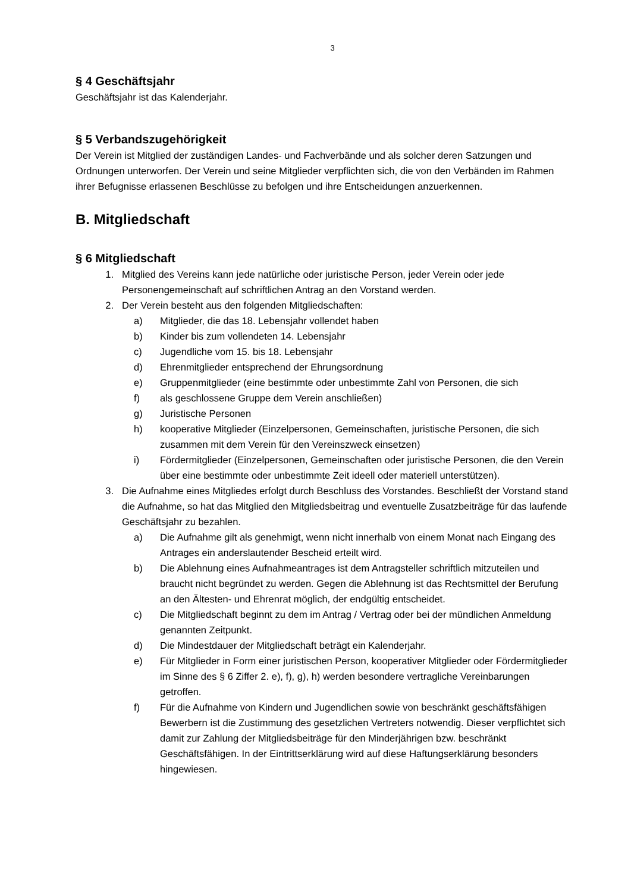3
§ 4 Geschäftsjahr
Geschäftsjahr ist das Kalenderjahr.
§ 5 Verbandszugehörigkeit
Der Verein ist Mitglied der zuständigen Landes- und Fachverbände und als solcher deren Satzungen und Ordnungen unterworfen. Der Verein und seine Mitglieder verpflichten sich, die von den Verbänden im Rahmen ihrer Befugnisse erlassenen Beschlüsse zu befolgen und ihre Entscheidungen anzuerkennen.
B. Mitgliedschaft
§ 6 Mitgliedschaft
1. Mitglied des Vereins kann jede natürliche oder juristische Person, jeder Verein oder jede Personengemeinschaft auf schriftlichen Antrag an den Vorstand werden.
2. Der Verein besteht aus den folgenden Mitgliedschaften:
a) Mitglieder, die das 18. Lebensjahr vollendet haben
b) Kinder bis zum vollendeten 14. Lebensjahr
c) Jugendliche vom 15. bis 18. Lebensjahr
d) Ehrenmitglieder entsprechend der Ehrungsordnung
e) Gruppenmitglieder (eine bestimmte oder unbestimmte Zahl von Personen, die sich
f) als geschlossene Gruppe dem Verein anschließen)
g) Juristische Personen
h) kooperative Mitglieder (Einzelpersonen, Gemeinschaften, juristische Personen, die sich zusammen mit dem Verein für den Vereinszweck einsetzen)
i) Fördermitglieder (Einzelpersonen, Gemeinschaften oder juristische Personen, die den Verein über eine bestimmte oder unbestimmte Zeit ideell oder materiell unterstützen).
3. Die Aufnahme eines Mitgliedes erfolgt durch Beschluss des Vorstandes. Beschließt der Vorstand stand die Aufnahme, so hat das Mitglied den Mitgliedsbeitrag und eventuelle Zusatzbeiträge für das laufende Geschäftsjahr zu bezahlen.
a) Die Aufnahme gilt als genehmigt, wenn nicht innerhalb von einem Monat nach Eingang des Antrages ein anderslautender Bescheid erteilt wird.
b) Die Ablehnung eines Aufnahmeantrages ist dem Antragsteller schriftlich mitzuteilen und braucht nicht begründet zu werden. Gegen die Ablehnung ist das Rechtsmittel der Berufung an den Ältesten- und Ehrenrat möglich, der endgültig entscheidet.
c) Die Mitgliedschaft beginnt zu dem im Antrag / Vertrag oder bei der mündlichen Anmeldung genannten Zeitpunkt.
d) Die Mindestdauer der Mitgliedschaft beträgt ein Kalenderjahr.
e) Für Mitglieder in Form einer juristischen Person, kooperativer Mitglieder oder Fördermitglieder im Sinne des § 6 Ziffer 2. e), f), g), h) werden besondere vertragliche Vereinbarungen getroffen.
f) Für die Aufnahme von Kindern und Jugendlichen sowie von beschränkt geschäftsfähigen Bewerbern ist die Zustimmung des gesetzlichen Vertreters notwendig. Dieser verpflichtet sich damit zur Zahlung der Mitgliedsbeiträge für den Minderjährigen bzw. beschränkt Geschäftsfähigen. In der Eintrittserklärung wird auf diese Haftungserklärung besonders hingewiesen.